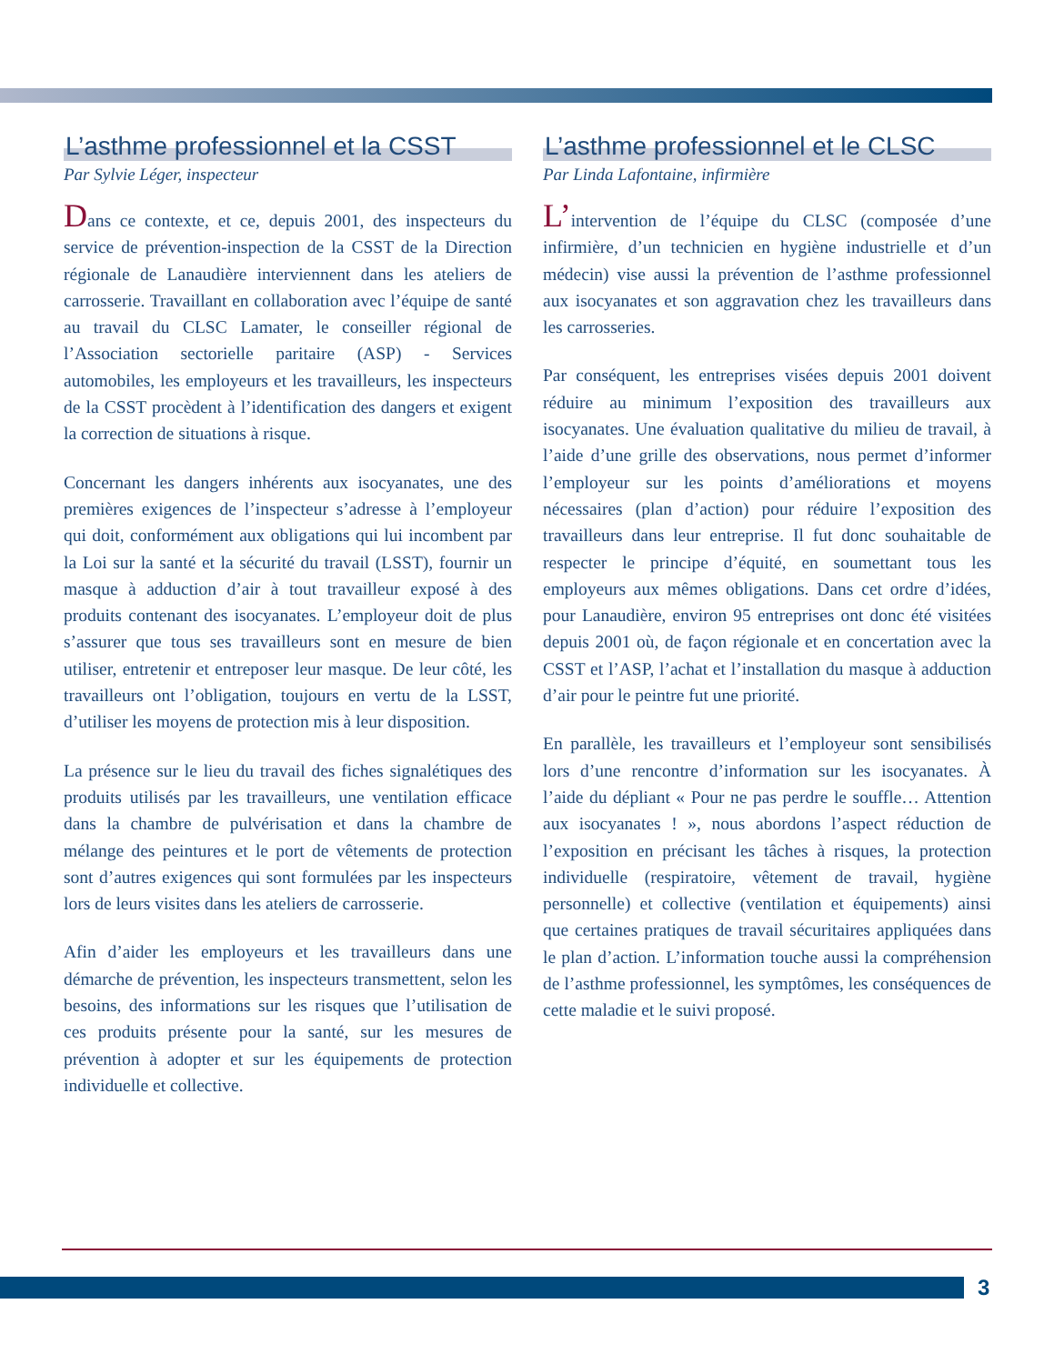L’asthme professionnel et la CSST
Par Sylvie Léger, inspecteur
Dans ce contexte, et ce, depuis 2001, des inspecteurs du service de prévention-inspection de la CSST de la Direction régionale de Lanaudière interviennent dans les ateliers de carrosserie. Travaillant en collaboration avec l’équipe de santé au travail du CLSC Lamater, le conseiller régional de l’Association sectorielle paritaire (ASP) - Services automobiles, les employeurs et les travailleurs, les inspecteurs de la CSST procèdent à l’identification des dangers et exigent la correction de situations à risque.
Concernant les dangers inhérents aux isocyanates, une des premières exigences de l’inspecteur s’adresse à l’employeur qui doit, conformément aux obligations qui lui incombent par la Loi sur la santé et la sécurité du travail (LSST), fournir un masque à adduction d’air à tout travailleur exposé à des produits contenant des isocyanates. L’employeur doit de plus s’assurer que tous ses travailleurs sont en mesure de bien utiliser, entretenir et entreposer leur masque. De leur côté, les travailleurs ont l’obligation, toujours en vertu de la LSST, d’utiliser les moyens de protection mis à leur disposition.
La présence sur le lieu du travail des fiches signalétiques des produits utilisés par les travailleurs, une ventilation efficace dans la chambre de pulvérisation et dans la chambre de mélange des peintures et le port de vêtements de protection sont d’autres exigences qui sont formulées par les inspecteurs lors de leurs visites dans les ateliers de carrosserie.
Afin d’aider les employeurs et les travailleurs dans une démarche de prévention, les inspecteurs transmettent, selon les besoins, des informations sur les risques que l’utilisation de ces produits présente pour la santé, sur les mesures de prévention à adopter et sur les équipements de protection individuelle et collective.
L’asthme professionnel et le CLSC
Par Linda Lafontaine, infirmière
L’intervention de l’équipe du CLSC (composée d’une infirmière, d’un technicien en hygiène industrielle et d’un médecin) vise aussi la prévention de l’asthme professionnel aux isocyanates et son aggravation chez les travailleurs dans les carrosseries.
Par conséquent, les entreprises visées depuis 2001 doivent réduire au minimum l’exposition des travailleurs aux isocyanates. Une évaluation qualitative du milieu de travail, à l’aide d’une grille des observations, nous permet d’informer l’employeur sur les points d’améliorations et moyens nécessaires (plan d’action) pour réduire l’exposition des travailleurs dans leur entreprise. Il fut donc souhaitable de respecter le principe d’équité, en soumettant tous les employeurs aux mêmes obligations. Dans cet ordre d’idées, pour Lanaudière, environ 95 entreprises ont donc été visitées depuis 2001 où, de façon régionale et en concertation avec la CSST et l’ASP, l’achat et l’installation du masque à adduction d’air pour le peintre fut une priorité.
En parallèle, les travailleurs et l’employeur sont sensibilisés lors d’une rencontre d’information sur les isocyanates. À l’aide du dépliant « Pour ne pas perdre le souffle… Attention aux isocyanates ! », nous abordons l’aspect réduction de l’exposition en précisant les tâches à risques, la protection individuelle (respiratoire, vêtement de travail, hygiène personnelle) et collective (ventilation et équipements) ainsi que certaines pratiques de travail sécuritaires appliquées dans le plan d’action. L’information touche aussi la compréhension de l’asthme professionnel, les symptômes, les conséquences de cette maladie et le suivi proposé.
3